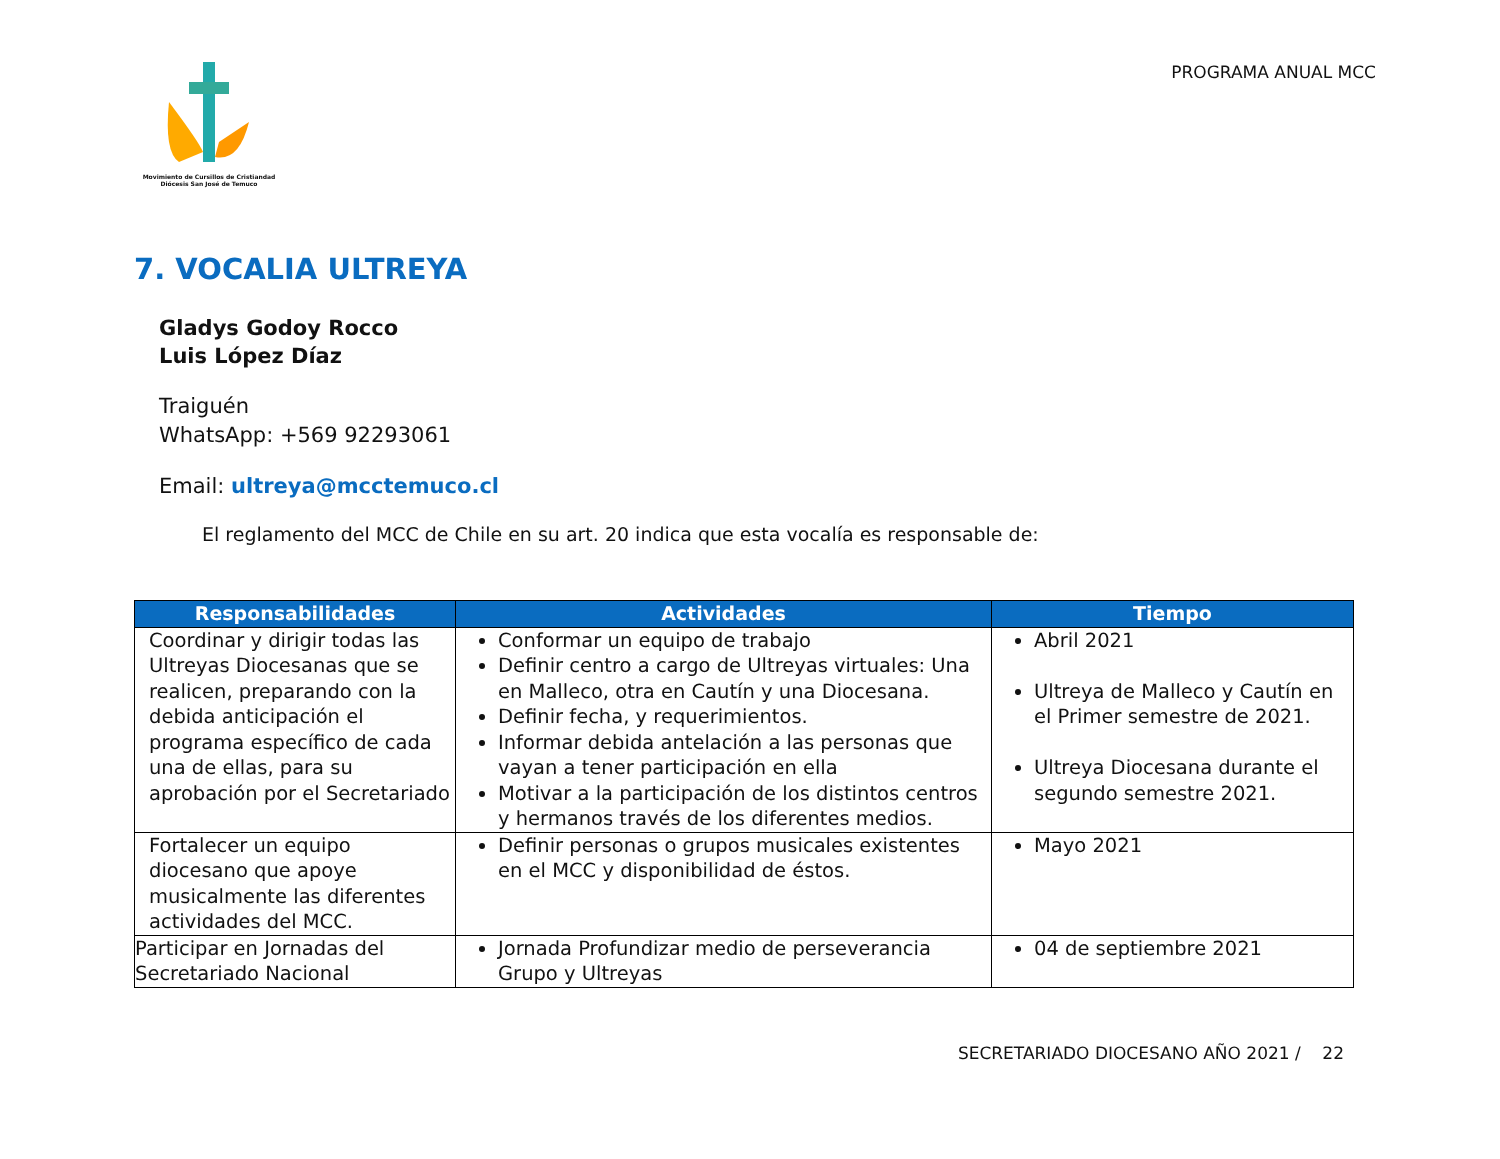Movimiento de Cursillos de Cristiandad
Diócesis San José de Temuco
PROGRAMA ANUAL MCC
7. VOCALIA ULTREYA
Gladys Godoy Rocco
Luis López Díaz
Traiguén
WhatsApp: +569 92293061
Email: ultreya@mcctemuco.cl
El reglamento del MCC de Chile en su art. 20 indica que esta vocalía es responsable de:
| Responsabilidades | Actividades | Tiempo |
| --- | --- | --- |
| Coordinar y dirigir todas las Ultreyas Diocesanas que se realicen, preparando con la debida anticipación el programa específico de cada una de ellas, para su aprobación por el Secretariado | Conformar un equipo de trabajo Definir centro a cargo de Ultreyas virtuales: Una en Malleco, otra en Cautín y una Diocesana. Definir fecha, y requerimientos. Informar debida antelación a las personas que vayan a tener participación en ella Motivar a la participación de los distintos centros y hermanos través de los diferentes medios. | Abril 2021 Ultreya de Malleco y Cautín en el Primer semestre de 2021. Ultreya Diocesana durante el segundo semestre 2021. |
| Fortalecer un equipo diocesano que apoye musicalmente las diferentes actividades del MCC. | Definir personas o grupos musicales existentes en el MCC y disponibilidad de éstos. | Mayo 2021 |
| Participar en Jornadas del Secretariado Nacional | Jornada Profundizar medio de perseverancia Grupo y Ultreyas | 04 de septiembre 2021 |
SECRETARIADO DIOCESANO AÑO 2021 / 22